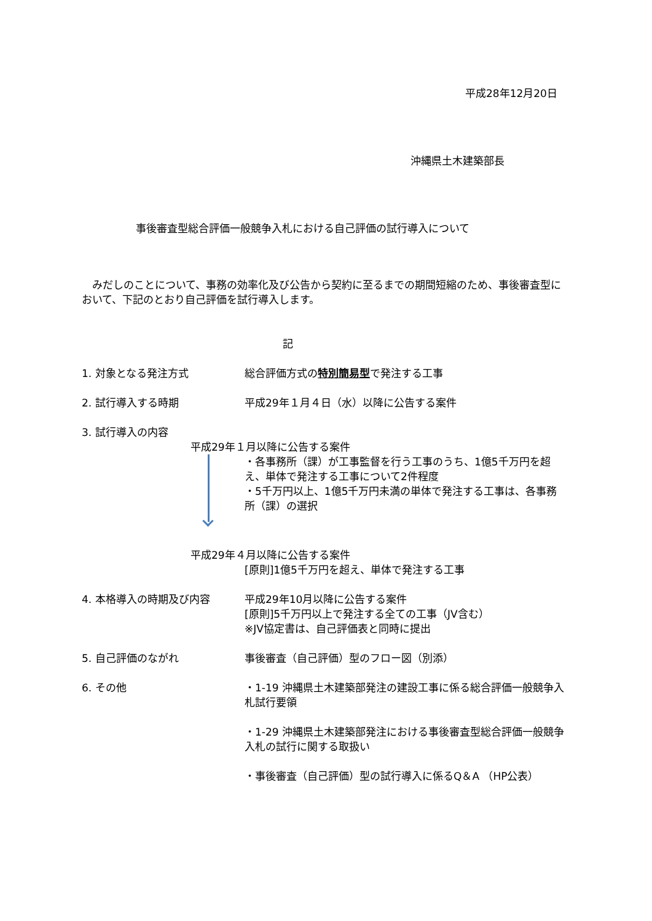平成28年12月20日
沖縄県土木建築部長
事後審査型総合評価一般競争入札における自己評価の試行導入について
　みだしのことについて、事務の効率化及び公告から契約に至るまでの期間短縮のため、事後審査型において、下記のとおり自己評価を試行導入します。
記
1. 対象となる発注方式 総合評価方式の特別簡易型で発注する工事
2. 試行導入する時期 平成29年１月４日（水）以降に公告する案件
3. 試行導入の内容
平成29年１月以降に公告する案件
・各事務所（課）が工事監督を行う工事のうち、1億5千万円を超え、単体で発注する工事について2件程度
・5千万円以上、1億5千万円未満の単体で発注する工事は、各事務所（課）の選択
平成29年４月以降に公告する案件
[原則]1億5千万円を超え、単体で発注する工事
4. 本格導入の時期及び内容 平成29年10月以降に公告する案件
[原則]5千万円以上で発注する全ての工事（JV含む）
※JV協定書は、自己評価表と同時に提出
5. 自己評価のながれ 事後審査（自己評価）型のフロー図（別添）
6. その他 ・1-19 沖縄県土木建築部発注の建設工事に係る総合評価一般競争入札試行要領
・1-29 沖縄県土木建築部発注における事後審査型総合評価一般競争入札の試行に関する取扱い
・事後審査（自己評価）型の試行導入に係るQ＆A （HP公表）